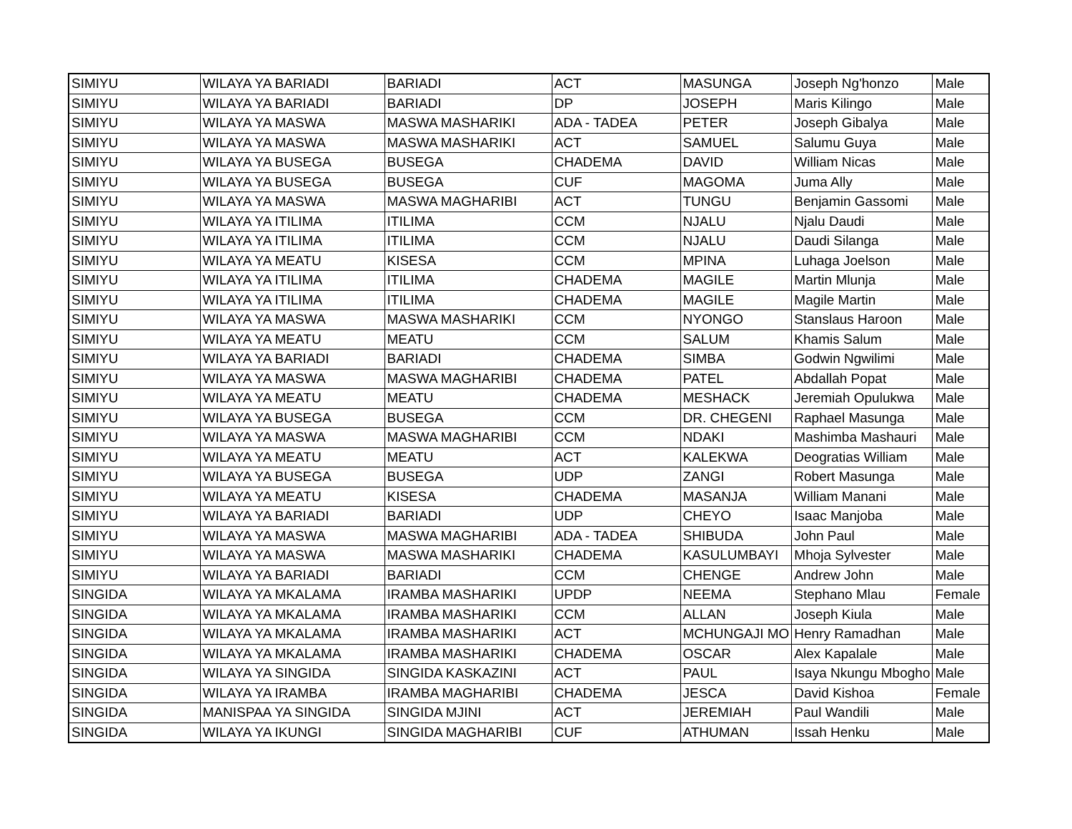| SIMIYU | WILAYA YA BARIADI | BARIADI | ACT | MASUNGA | Joseph Ng'honzo | Male |
| SIMIYU | WILAYA YA BARIADI | BARIADI | DP | JOSEPH | Maris Kilingo | Male |
| SIMIYU | WILAYA YA MASWA | MASWA MASHARIKI | ADA - TADEA | PETER | Joseph Gibalya | Male |
| SIMIYU | WILAYA YA MASWA | MASWA MASHARIKI | ACT | SAMUEL | Salumu Guya | Male |
| SIMIYU | WILAYA YA BUSEGA | BUSEGA | CHADEMA | DAVID | William Nicas | Male |
| SIMIYU | WILAYA YA BUSEGA | BUSEGA | CUF | MAGOMA | Juma Ally | Male |
| SIMIYU | WILAYA YA MASWA | MASWA MAGHARIBI | ACT | TUNGU | Benjamin Gassomi | Male |
| SIMIYU | WILAYA YA ITILIMA | ITILIMA | CCM | NJALU | Njalu Daudi | Male |
| SIMIYU | WILAYA YA ITILIMA | ITILIMA | CCM | NJALU | Daudi Silanga | Male |
| SIMIYU | WILAYA YA MEATU | KISESA | CCM | MPINA | Luhaga Joelson | Male |
| SIMIYU | WILAYA YA ITILIMA | ITILIMA | CHADEMA | MAGILE | Martin Mlunja | Male |
| SIMIYU | WILAYA YA ITILIMA | ITILIMA | CHADEMA | MAGILE | Magile Martin | Male |
| SIMIYU | WILAYA YA MASWA | MASWA MASHARIKI | CCM | NYONGO | Stanslaus Haroon | Male |
| SIMIYU | WILAYA YA MEATU | MEATU | CCM | SALUM | Khamis Salum | Male |
| SIMIYU | WILAYA YA BARIADI | BARIADI | CHADEMA | SIMBA | Godwin Ngwilimi | Male |
| SIMIYU | WILAYA YA MASWA | MASWA MAGHARIBI | CHADEMA | PATEL | Abdallah Popat | Male |
| SIMIYU | WILAYA YA MEATU | MEATU | CHADEMA | MESHACK | Jeremiah Opulukwa | Male |
| SIMIYU | WILAYA YA BUSEGA | BUSEGA | CCM | DR. CHEGENI | Raphael Masunga | Male |
| SIMIYU | WILAYA YA MASWA | MASWA MAGHARIBI | CCM | NDAKI | Mashimba Mashauri | Male |
| SIMIYU | WILAYA YA MEATU | MEATU | ACT | KALEKWA | Deogratias William | Male |
| SIMIYU | WILAYA YA BUSEGA | BUSEGA | UDP | ZANGI | Robert Masunga | Male |
| SIMIYU | WILAYA YA MEATU | KISESA | CHADEMA | MASANJA | William Manani | Male |
| SIMIYU | WILAYA YA BARIADI | BARIADI | UDP | CHEYO | Isaac Manjoba | Male |
| SIMIYU | WILAYA YA MASWA | MASWA MAGHARIBI | ADA - TADEA | SHIBUDA | John Paul | Male |
| SIMIYU | WILAYA YA MASWA | MASWA MASHARIKI | CHADEMA | KASULUMBAYI | Mhoja Sylvester | Male |
| SIMIYU | WILAYA YA BARIADI | BARIADI | CCM | CHENGE | Andrew John | Male |
| SINGIDA | WILAYA YA MKALAMA | IRAMBA MASHARIKI | UPDP | NEEMA | Stephano Mlau | Female |
| SINGIDA | WILAYA YA MKALAMA | IRAMBA MASHARIKI | CCM | ALLAN | Joseph Kiula | Male |
| SINGIDA | WILAYA YA MKALAMA | IRAMBA MASHARIKI | ACT | MCHUNGAJI MO | Henry Ramadhan | Male |
| SINGIDA | WILAYA YA MKALAMA | IRAMBA MASHARIKI | CHADEMA | OSCAR | Alex Kapalale | Male |
| SINGIDA | WILAYA YA SINGIDA | SINGIDA KASKAZINI | ACT | PAUL | Isaya Nkungu Mbogho | Male |
| SINGIDA | WILAYA YA IRAMBA | IRAMBA MAGHARIBI | CHADEMA | JESCA | David Kishoa | Female |
| SINGIDA | MANISPAA YA SINGIDA | SINGIDA MJINI | ACT | JEREMIAH | Paul Wandili | Male |
| SINGIDA | WILAYA YA IKUNGI | SINGIDA MAGHARIBI | CUF | ATHUMAN | Issah Henku | Male |